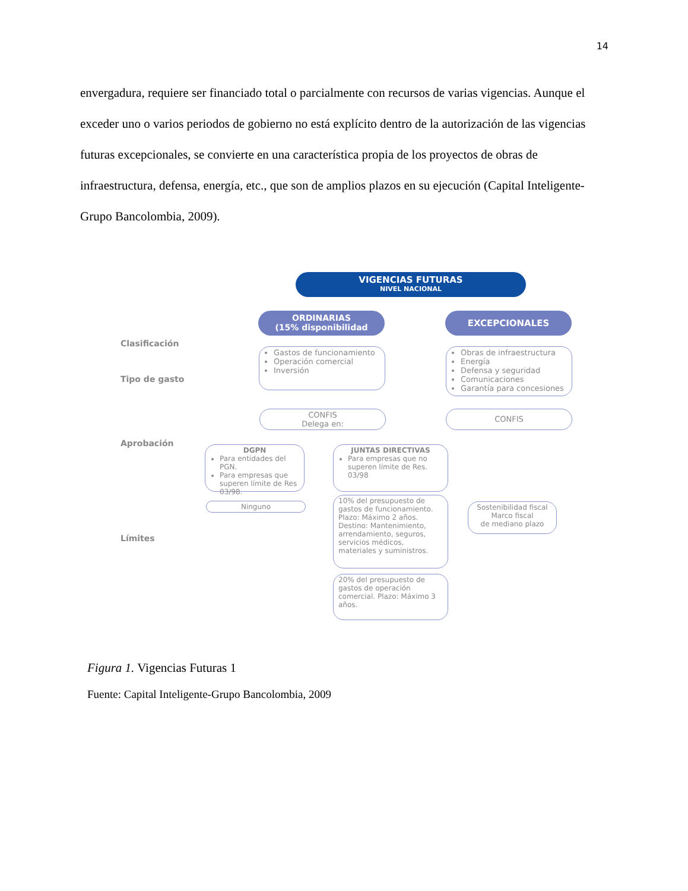14
envergadura, requiere ser financiado total o parcialmente con recursos de varias vigencias. Aunque el exceder uno o varios periodos de gobierno no está explícito dentro de la autorización de las vigencias futuras excepcionales, se convierte en una característica propia de los proyectos de obras de infraestructura, defensa, energía, etc., que son de amplios plazos en su ejecución (Capital Inteligente-Grupo Bancolombia, 2009).
VIGENCIAS FUTURAS
NIVEL NACIONAL
ORDINARIAS
(15% disponibilidad
EXCEPCIONALES
Clasificación
Tipo de gasto
Aprobación
Límites
Gastos de funcionamiento
Operación comercial
Inversión
Obras de infraestructura
Energía
Defensa y seguridad
Comunicaciones
Garantía para concesiones
CONFIS
Delega en:
CONFIS
DGPN
Para entidades del PGN.
Para empresas que superen límite de Res 03/98.
JUNTAS DIRECTIVAS
Para empresas que no superen límite de Res. 03/98
Ninguno
10% del presupuesto de gastos de funcionamiento. Plazo: Máximo 2 años. Destino: Mantenimiento, arrendamiento, seguros, servicios médicos, materiales y suministros.
20% del presupuesto de gastos de operación comercial. Plazo: Máximo 3 años.
Sostenibilidad fiscal
Marco fiscal
de mediano plazo
Figura 1. Vigencias Futuras 1
Fuente: Capital Inteligente-Grupo Bancolombia, 2009